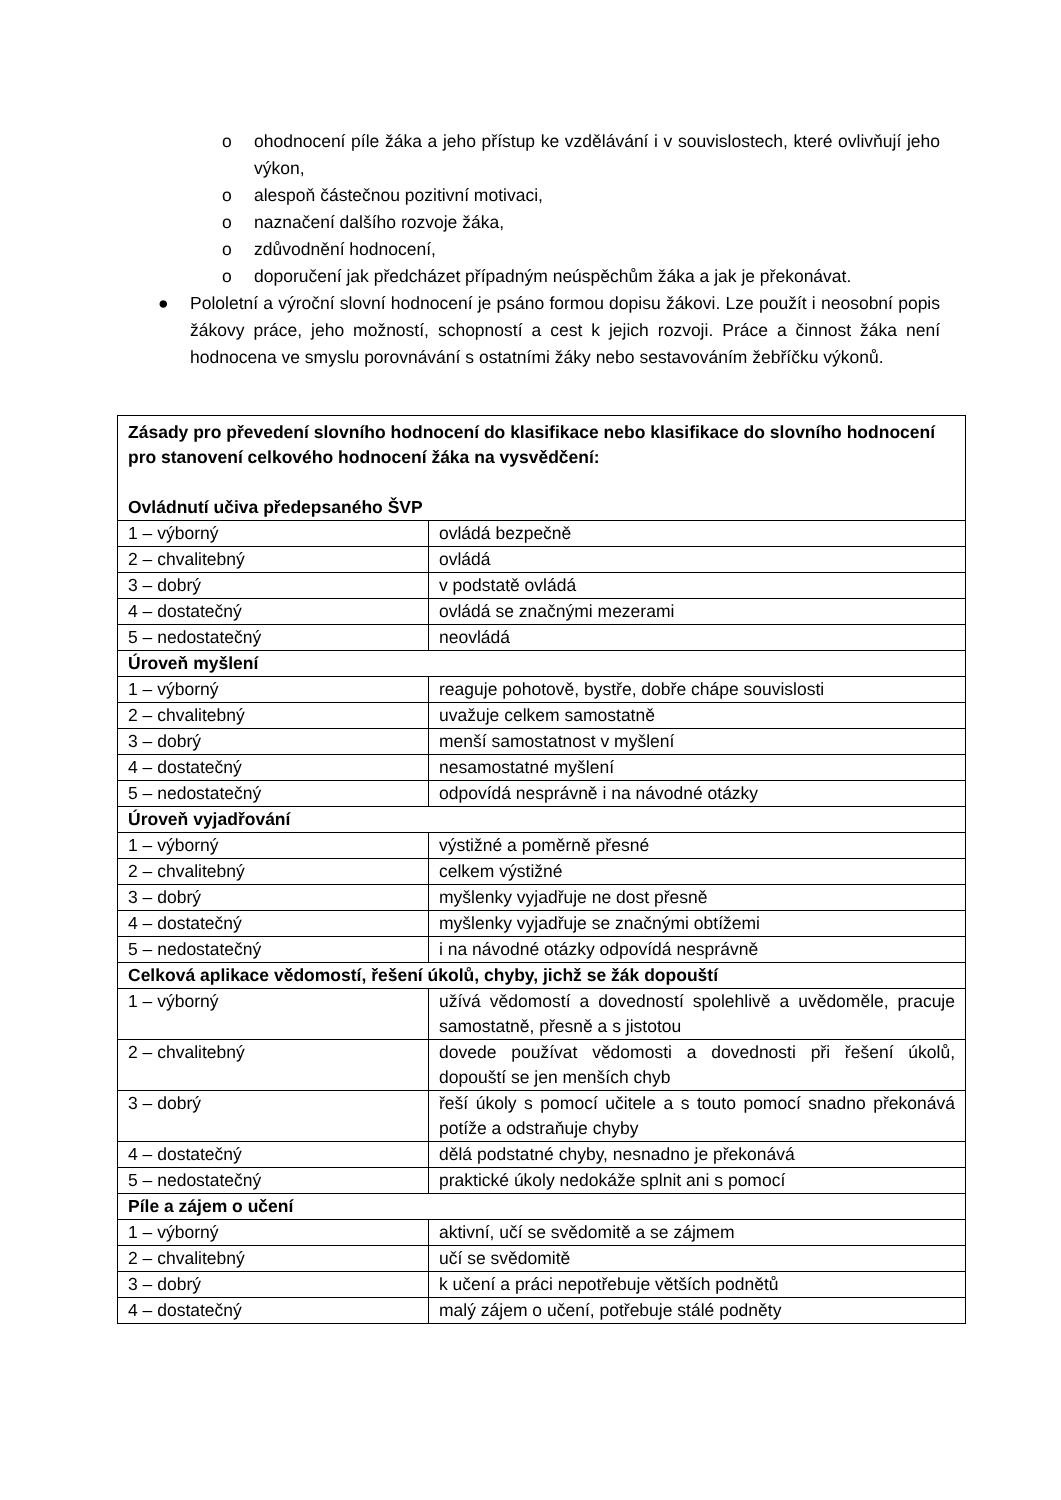o ohodnocení píle žáka a jeho přístup ke vzdělávání i v souvislostech, které ovlivňují jeho výkon,
o alespoň částečnou pozitivní motivaci,
o naznačení dalšího rozvoje žáka,
o zdůvodnění hodnocení,
o doporučení jak předcházet případným neúspěchům žáka a jak je překonávat.
● Pololetní a výroční slovní hodnocení je psáno formou dopisu žákovi. Lze použít i neosobní popis žákovy práce, jeho možností, schopností a cest k jejich rozvoji. Práce a činnost žáka není hodnocena ve smyslu porovnávání s ostatními žáky nebo sestavováním žebříčku výkonů.
| Zásady pro převedení slovního hodnocení do klasifikace nebo klasifikace do slovního hodnocení pro stanovení celkového hodnocení žáka na vysvědčení: Ovládnutí učiva předepsaného ŠVP | |
| 1 – výborný | ovládá bezpečně |
| 2 – chvalitebný | ovládá |
| 3 – dobrý | v podstatě ovládá |
| 4 – dostatečný | ovládá se značnými mezerami |
| 5 – nedostatečný | neovládá |
| Úroveň myšlení | |
| 1 – výborný | reaguje pohotově, bystře, dobře chápe souvislosti |
| 2 – chvalitebný | uvažuje celkem samostatně |
| 3 – dobrý | menší samostatnost v myšlení |
| 4 – dostatečný | nesamostatné myšlení |
| 5 – nedostatečný | odpovídá nesprávně i na návodné otázky |
| Úroveň vyjadřování | |
| 1 – výborný | výstižné a poměrně přesné |
| 2 – chvalitebný | celkem výstižné |
| 3 – dobrý | myšlenky vyjadřuje ne dost přesně |
| 4 – dostatečný | myšlenky vyjadřuje se značnými obtížemi |
| 5 – nedostatečný | i na návodné otázky odpovídá nesprávně |
| Celková aplikace vědomostí, řešení úkolů, chyby, jichž se žák dopouští | |
| 1 – výborný | užívá vědomostí a dovedností spolehlivě a uvědoměle, pracuje samostatně, přesně a s jistotou |
| 2 – chvalitebný | dovede používat vědomosti a dovednosti při řešení úkolů, dopouští se jen menších chyb |
| 3 – dobrý | řeší úkoly s pomocí učitele a s touto pomocí snadno překonává potíže a odstraňuje chyby |
| 4 – dostatečný | dělá podstatné chyby, nesnadno je překonává |
| 5 – nedostatečný | praktické úkoly nedokáže splnit ani s pomocí |
| Píle a zájem o učení | |
| 1 – výborný | aktivní, učí se svědomitě a se zájmem |
| 2 – chvalitebný | učí se svědomitě |
| 3 – dobrý | k učení a práci nepotřebuje větších podnětů |
| 4 – dostatečný | malý zájem o učení, potřebuje stálé podněty |